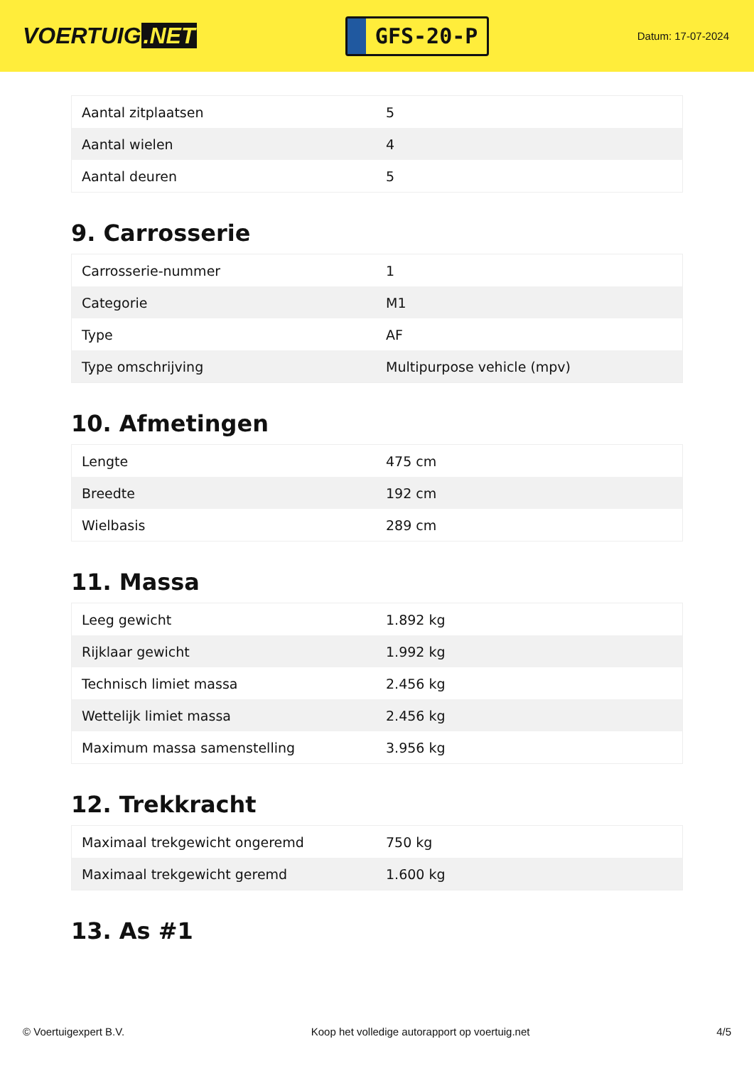VOERTUIG.NET
GFS-20-P
Datum: 17-07-2024
| Aantal zitplaatsen | 5 |
| Aantal wielen | 4 |
| Aantal deuren | 5 |
9. Carrosserie
| Carrosserie-nummer | 1 |
| Categorie | M1 |
| Type | AF |
| Type omschrijving | Multipurpose vehicle (mpv) |
10. Afmetingen
| Lengte | 475 cm |
| Breedte | 192 cm |
| Wielbasis | 289 cm |
11. Massa
| Leeg gewicht | 1.892 kg |
| Rijklaar gewicht | 1.992 kg |
| Technisch limiet massa | 2.456 kg |
| Wettelijk limiet massa | 2.456 kg |
| Maximum massa samenstelling | 3.956 kg |
12. Trekkracht
| Maximaal trekgewicht ongeremd | 750 kg |
| Maximaal trekgewicht geremd | 1.600 kg |
13. As #1
© Voertuigexpert B.V. Koop het volledige autorapport op voertuig.net 4/5